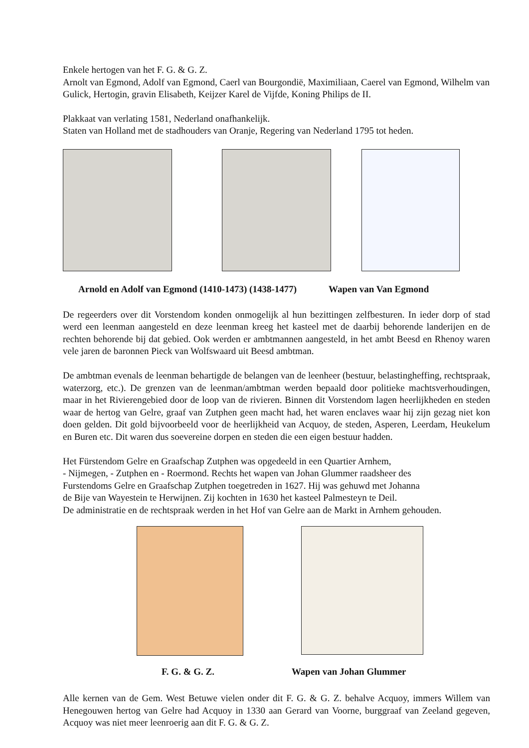Enkele hertogen van het F. G. & G. Z.
Arnolt van Egmond, Adolf van Egmond, Caerl van Bourgondië, Maximiliaan, Caerel van Egmond, Wilhelm van Gulick, Hertogin, gravin Elisabeth, Keijzer Karel de Vijfde, Koning Philips de II.
Plakkaat van verlating 1581, Nederland onafhankelijk.
Staten van Holland met de stadhouders van Oranje, Regering van Nederland 1795 tot heden.
Arnold en Adolf van Egmond (1410-1473) (1438-1477) Wapen van Van Egmond
De regeerders over dit Vorstendom konden onmogelijk al hun bezittingen zelfbesturen. In ieder dorp of stad werd een leenman aangesteld en deze leenman kreeg het kasteel met de daarbij behorende landerijen en de rechten behorende bij dat gebied. Ook werden er ambtmannen aangesteld, in het ambt Beesd en Rhenoy waren vele jaren de baronnen Pieck van Wolfswaard uit Beesd ambtman.
De ambtman evenals de leenman behartigde de belangen van de leenheer (bestuur, belastingheffing, rechtspraak, waterzorg, etc.). De grenzen van de leenman/ambtman werden bepaald door politieke machtsverhoudingen, maar in het Rivierengebied door de loop van de rivieren. Binnen dit Vorstendom lagen heerlijkheden en steden waar de hertog van Gelre, graaf van Zutphen geen macht had, het waren enclaves waar hij zijn gezag niet kon doen gelden. Dit gold bijvoorbeeld voor de heerlijkheid van Acquoy, de steden, Asperen, Leerdam, Heukelum en Buren etc. Dit waren dus soevereine dorpen en steden die een eigen bestuur hadden.
Het Fürstendom Gelre en Graafschap Zutphen was opgedeeld in een Quartier Arnhem,
- Nijmegen, - Zutphen en - Roermond. Rechts het wapen van Johan Glummer raadsheer des
Furstendoms Gelre en Graafschap Zutphen toegetreden in 1627. Hij was gehuwd met Johanna
de Bije van Wayestein te Herwijnen. Zij kochten in 1630 het kasteel Palmesteyn te Deil.
De administratie en de rechtspraak werden in het Hof van Gelre aan de Markt in Arnhem gehouden.
F. G. & G. Z. Wapen van Johan Glummer
Alle kernen van de Gem. West Betuwe vielen onder dit F. G. & G. Z. behalve Acquoy, immers Willem van Henegouwen hertog van Gelre had Acquoy in 1330 aan Gerard van Voorne, burggraaf van Zeeland gegeven, Acquoy was niet meer leenroerig aan dit F. G. & G. Z.